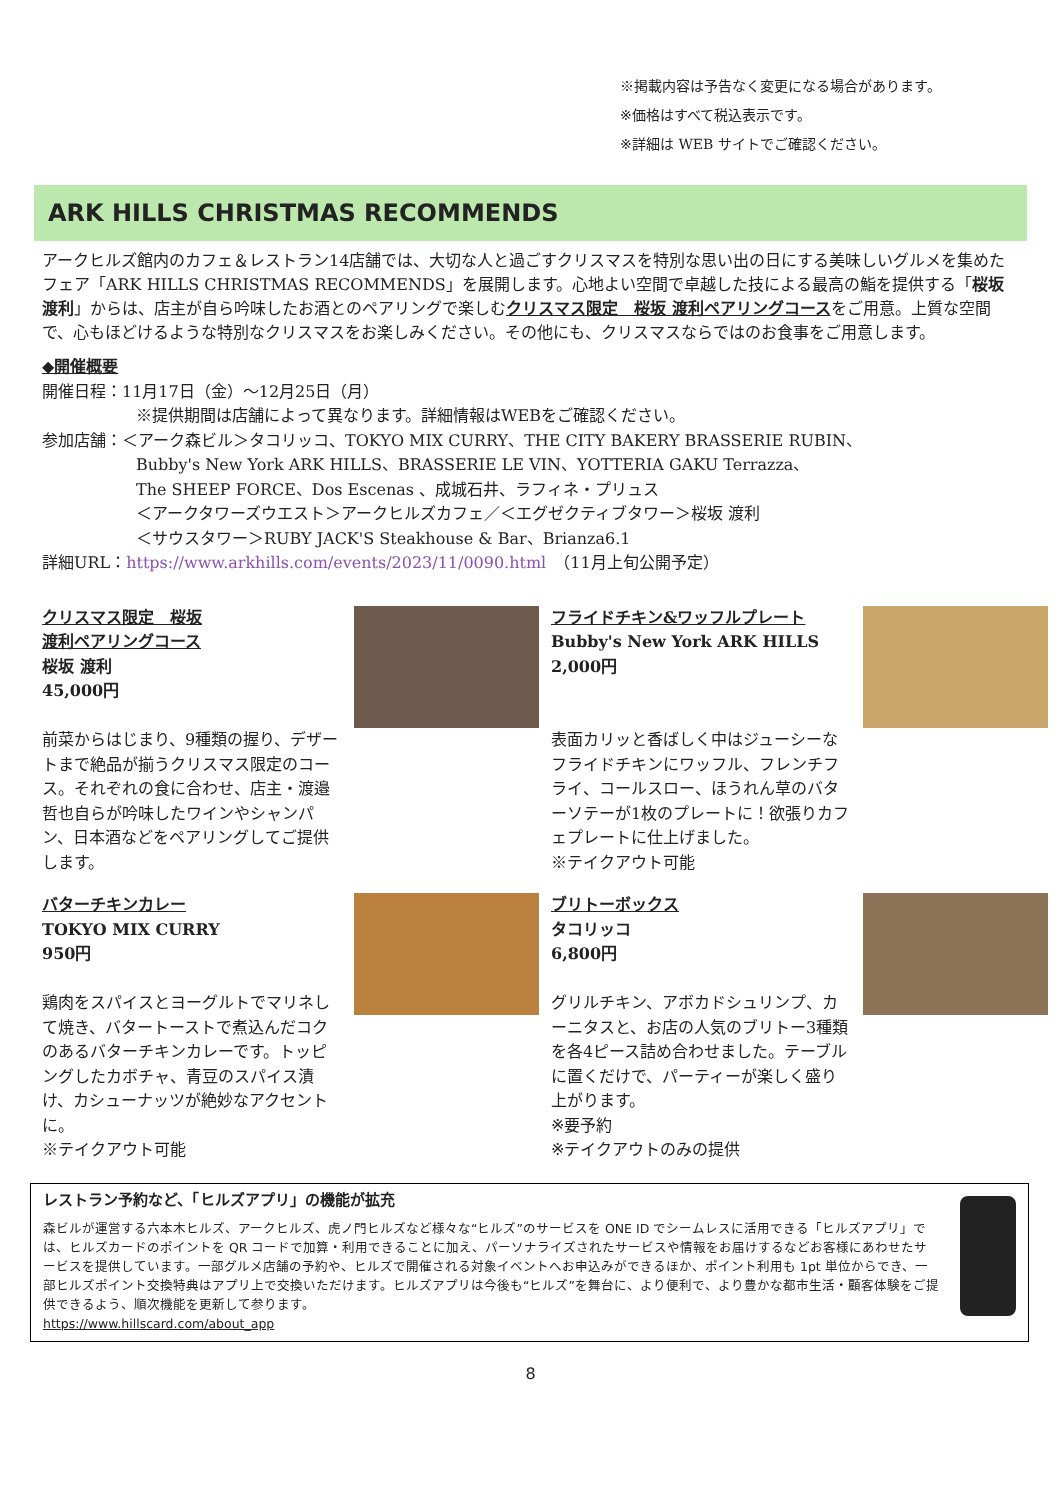※掲載内容は予告なく変更になる場合があります。
※価格はすべて税込表示です。
※詳細は WEB サイトでご確認ください。
ARK HILLS CHRISTMAS RECOMMENDS
アークヒルズ館内のカフェ＆レストラン14店舗では、大切な人と過ごすクリスマスを特別な思い出の日にする美味しいグルメを集めたフェア「ARK HILLS CHRISTMAS RECOMMENDS」を展開します。心地よい空間で卓越した技による最高の鮨を提供する「桜坂 渡利」からは、店主が自ら吟味したお酒とのペアリングで楽しむクリスマス限定　桜坂 渡利ペアリングコースをご用意。上質な空間で、心もほどけるような特別なクリスマスをお楽しみください。その他にも、クリスマスならではのお食事をご用意します。
◆開催概要
開催日程：11月17日（金）～12月25日（月）
※提供期間は店舗によって異なります。詳細情報はWEBをご確認ください。
参加店舗：＜アーク森ビル＞タコリッコ、TOKYO MIX CURRY、THE CITY BAKERY BRASSERIE RUBIN、
Bubby's New York ARK HILLS、BRASSERIE LE VIN、YOTTERIA GAKU Terrazza、
The SHEEP FORCE、Dos Escenas 、成城石井、ラフィネ・プリュス
＜アークタワーズウエスト＞アークヒルズカフェ／＜エグゼクティブタワー＞桜坂 渡利
＜サウスタワー＞RUBY JACK'S Steakhouse & Bar、Brianza6.1
詳細URL：https://www.arkhills.com/events/2023/11/0090.html　（11月上旬公開予定）
クリスマス限定　桜坂
渡利ペアリングコース
桜坂 渡利
45,000円
前菜からはじまり、9種類の握り、デザートまで絶品が揃うクリスマス限定のコース。それぞれの食に合わせ、店主・渡邉哲也自らが吟味したワインやシャンパン、日本酒などをペアリングしてご提供します。
フライドチキン&ワッフルプレート
Bubby's New York ARK HILLS
2,000円
表面カリッと香ばしく中はジューシーなフライドチキンにワッフル、フレンチフライ、コールスロー、ほうれん草のバターソテーが1枚のプレートに！欲張りカフェプレートに仕上げました。
※テイクアウト可能
バターチキンカレー
TOKYO MIX CURRY
950円
鶏肉をスパイスとヨーグルトでマリネして焼き、バタートーストで煮込んだコクのあるバターチキンカレーです。トッピングしたカボチャ、青豆のスパイス漬け、カシューナッツが絶妙なアクセントに。
※テイクアウト可能
ブリトーボックス
タコリッコ
6,800円
グリルチキン、アボカドシュリンプ、カーニタスと、お店の人気のブリトー3種類を各4ピース詰め合わせました。テーブルに置くだけで、パーティーが楽しく盛り上がります。
※要予約
※テイクアウトのみの提供
レストラン予約など、「ヒルズアプリ」の機能が拡充
森ビルが運営する六本木ヒルズ、アークヒルズ、虎ノ門ヒルズなど様々な“ヒルズ”のサービスを ONE ID でシームレスに活用できる「ヒルズアプリ」では、ヒルズカードのポイントを QR コードで加算・利用できることに加え、パーソナライズされたサービスや情報をお届けするなどお客様にあわせたサービスを提供しています。一部グルメ店舗の予約や、ヒルズで開催される対象イベントへお申込みができるほか、ポイント利用も 1pt 単位からでき、一部ヒルズポイント交換特典はアプリ上で交換いただけます。ヒルズアプリは今後も“ヒルズ”を舞台に、より便利で、より豊かな都市生活・顧客体験をご提供できるよう、順次機能を更新して参ります。
https://www.hillscard.com/about_app
8